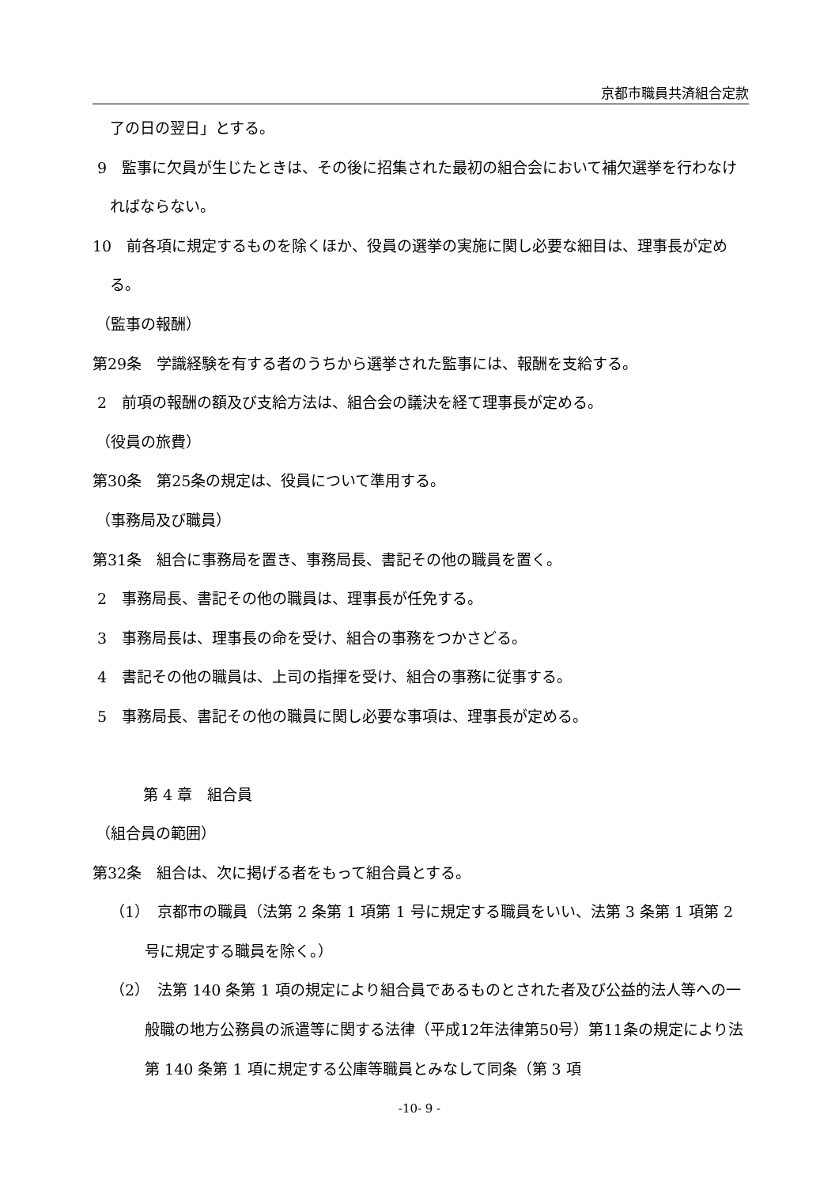京都市職員共済組合定款
了の日の翌日」とする。
9　監事に欠員が生じたときは、その後に招集された最初の組合会において補欠選挙を行わなければならない。
10　前各項に規定するものを除くほか、役員の選挙の実施に関し必要な細目は、理事長が定める。
（監事の報酬）
第29条　学識経験を有する者のうちから選挙された監事には、報酬を支給する。
2　前項の報酬の額及び支給方法は、組合会の議決を経て理事長が定める。
（役員の旅費）
第30条　第25条の規定は、役員について準用する。
（事務局及び職員）
第31条　組合に事務局を置き、事務局長、書記その他の職員を置く。
2　事務局長、書記その他の職員は、理事長が任免する。
3　事務局長は、理事長の命を受け、組合の事務をつかさどる。
4　書記その他の職員は、上司の指揮を受け、組合の事務に従事する。
5　事務局長、書記その他の職員に関し必要な事項は、理事長が定める。
第 4 章　組合員
（組合員の範囲）
第32条　組合は、次に掲げる者をもって組合員とする。
（1）　京都市の職員（法第 2 条第 1 項第 1 号に規定する職員をいい、法第 3 条第 1 項第 2 号に規定する職員を除く。）
（2）　法第 140 条第 1 項の規定により組合員であるものとされた者及び公益的法人等への一般職の地方公務員の派遣等に関する法律（平成12年法律第50号）第11条の規定により法第 140 条第 1 項に規定する公庫等職員とみなして同条（第 3 項
-10- 9 -